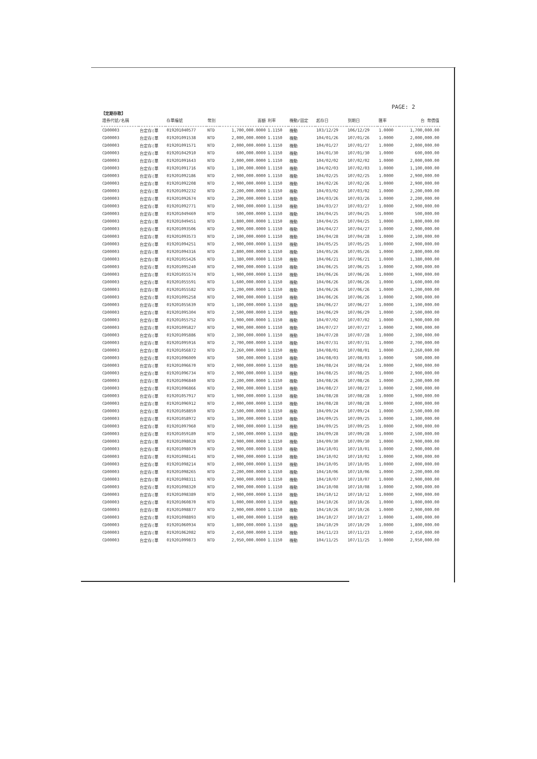PAGE: 2
【定期存款】
| 證券代號/名稱 | | 存單編號 | 幣別 | 面額 | 利率 | 機動/固定 | 起存日 | 到期日 | 匯率 | 台 幣價值 |
| --- | --- | --- | --- | --- | --- | --- | --- | --- | --- | --- |
| CD00003 | 台定存(單 | 019201040577 | NTD | 1,700,000.0000 | 1.1150 | 機動 | 103/12/29 | 106/12/29 | 1.0000 | 1,700,000.00 |
| CD00003 | 台定存(單 | 019201091538 | NTD | 2,000,000.0000 | 1.1150 | 機動 | 104/01/26 | 107/01/26 | 1.0000 | 2,000,000.00 |
| CD00003 | 台定存(單 | 019201091571 | NTD | 2,000,000.0000 | 1.1150 | 機動 | 104/01/27 | 107/01/27 | 1.0000 | 2,000,000.00 |
| CD00003 | 台定存(單 | 019201042910 | NTD | 600,000.0000 | 1.1150 | 機動 | 104/01/30 | 107/01/30 | 1.0000 | 600,000.00 |
| CD00003 | 台定存(單 | 019201091643 | NTD | 2,000,000.0000 | 1.1150 | 機動 | 104/02/02 | 107/02/02 | 1.0000 | 2,000,000.00 |
| CD00003 | 台定存(單 | 019201091716 | NTD | 1,100,000.0000 | 1.1150 | 機動 | 104/02/03 | 107/02/03 | 1.0000 | 1,100,000.00 |
| CD00003 | 台定存(單 | 019201092186 | NTD | 2,900,000.0000 | 1.1150 | 機動 | 104/02/25 | 107/02/25 | 1.0000 | 2,900,000.00 |
| CD00003 | 台定存(單 | 019201092208 | NTD | 2,900,000.0000 | 1.1150 | 機動 | 104/02/26 | 107/02/26 | 1.0000 | 2,900,000.00 |
| CD00003 | 台定存(單 | 019201092232 | NTD | 2,200,000.0000 | 1.1150 | 機動 | 104/03/02 | 107/03/02 | 1.0000 | 2,200,000.00 |
| CD00003 | 台定存(單 | 019201092674 | NTD | 2,200,000.0000 | 1.1150 | 機動 | 104/03/26 | 107/03/26 | 1.0000 | 2,200,000.00 |
| CD00003 | 台定存(單 | 019201092771 | NTD | 2,900,000.0000 | 1.1150 | 機動 | 104/03/27 | 107/03/27 | 1.0000 | 2,900,000.00 |
| CD00003 | 台定存(單 | 019201049469 | NTD | 500,000.0000 | 1.1150 | 機動 | 104/04/25 | 107/04/25 | 1.0000 | 500,000.00 |
| CD00003 | 台定存(單 | 019201049451 | NTD | 1,800,000.0000 | 1.1150 | 機動 | 104/04/25 | 107/04/25 | 1.0000 | 1,800,000.00 |
| CD00003 | 台定存(單 | 019201093506 | NTD | 2,900,000.0000 | 1.1150 | 機動 | 104/04/27 | 107/04/27 | 1.0000 | 2,900,000.00 |
| CD00003 | 台定存(單 | 019201093573 | NTD | 2,100,000.0000 | 1.1150 | 機動 | 104/04/28 | 107/04/28 | 1.0000 | 2,100,000.00 |
| CD00003 | 台定存(單 | 019201094251 | NTD | 2,900,000.0000 | 1.1150 | 機動 | 104/05/25 | 107/05/25 | 1.0000 | 2,900,000.00 |
| CD00003 | 台定存(單 | 019201094316 | NTD | 2,800,000.0000 | 1.1150 | 機動 | 104/05/26 | 107/05/26 | 1.0000 | 2,800,000.00 |
| CD00003 | 台定存(單 | 019201055426 | NTD | 1,380,000.0000 | 1.1150 | 機動 | 104/06/21 | 107/06/21 | 1.0000 | 1,380,000.00 |
| CD00003 | 台定存(單 | 019201095240 | NTD | 2,900,000.0000 | 1.1150 | 機動 | 104/06/25 | 107/06/25 | 1.0000 | 2,900,000.00 |
| CD00003 | 台定存(單 | 019201055574 | NTD | 1,900,000.0000 | 1.1150 | 機動 | 104/06/26 | 107/06/26 | 1.0000 | 1,900,000.00 |
| CD00003 | 台定存(單 | 019201055591 | NTD | 1,600,000.0000 | 1.1150 | 機動 | 104/06/26 | 107/06/26 | 1.0000 | 1,600,000.00 |
| CD00003 | 台定存(單 | 019201055582 | NTD | 1,200,000.0000 | 1.1150 | 機動 | 104/06/26 | 107/06/26 | 1.0000 | 1,200,000.00 |
| CD00003 | 台定存(單 | 019201095258 | NTD | 2,900,000.0000 | 1.1150 | 機動 | 104/06/26 | 107/06/26 | 1.0000 | 2,900,000.00 |
| CD00003 | 台定存(單 | 019201055639 | NTD | 1,100,000.0000 | 1.1150 | 機動 | 104/06/27 | 107/06/27 | 1.0000 | 1,100,000.00 |
| CD00003 | 台定存(單 | 019201095304 | NTD | 2,500,000.0000 | 1.1150 | 機動 | 104/06/29 | 107/06/29 | 1.0000 | 2,500,000.00 |
| CD00003 | 台定存(單 | 019201055752 | NTD | 1,900,000.0000 | 1.1150 | 機動 | 104/07/02 | 107/07/02 | 1.0000 | 1,900,000.00 |
| CD00003 | 台定存(單 | 019201095827 | NTD | 2,900,000.0000 | 1.1150 | 機動 | 104/07/27 | 107/07/27 | 1.0000 | 2,900,000.00 |
| CD00003 | 台定存(單 | 019201095886 | NTD | 2,300,000.0000 | 1.1150 | 機動 | 104/07/28 | 107/07/28 | 1.0000 | 2,300,000.00 |
| CD00003 | 台定存(單 | 019201095916 | NTD | 2,700,000.0000 | 1.1150 | 機動 | 104/07/31 | 107/07/31 | 1.0000 | 2,700,000.00 |
| CD00003 | 台定存(單 | 019201056872 | NTD | 2,260,000.0000 | 1.1150 | 機動 | 104/08/01 | 107/08/01 | 1.0000 | 2,260,000.00 |
| CD00003 | 台定存(單 | 019201096009 | NTD | 500,000.0000 | 1.1150 | 機動 | 104/08/03 | 107/08/03 | 1.0000 | 500,000.00 |
| CD00003 | 台定存(單 | 019201096670 | NTD | 2,900,000.0000 | 1.1150 | 機動 | 104/08/24 | 107/08/24 | 1.0000 | 2,900,000.00 |
| CD00003 | 台定存(單 | 019201096734 | NTD | 2,900,000.0000 | 1.1150 | 機動 | 104/08/25 | 107/08/25 | 1.0000 | 2,900,000.00 |
| CD00003 | 台定存(單 | 019201096840 | NTD | 2,200,000.0000 | 1.1150 | 機動 | 104/08/26 | 107/08/26 | 1.0000 | 2,200,000.00 |
| CD00003 | 台定存(單 | 019201096866 | NTD | 2,900,000.0000 | 1.1150 | 機動 | 104/08/27 | 107/08/27 | 1.0000 | 2,900,000.00 |
| CD00003 | 台定存(單 | 019201057917 | NTD | 1,900,000.0000 | 1.1150 | 機動 | 104/08/28 | 107/08/28 | 1.0000 | 1,900,000.00 |
| CD00003 | 台定存(單 | 019201096912 | NTD | 2,000,000.0000 | 1.1150 | 機動 | 104/08/28 | 107/08/28 | 1.0000 | 2,000,000.00 |
| CD00003 | 台定存(單 | 019201058859 | NTD | 2,500,000.0000 | 1.1150 | 機動 | 104/09/24 | 107/09/24 | 1.0000 | 2,500,000.00 |
| CD00003 | 台定存(單 | 019201058972 | NTD | 1,300,000.0000 | 1.1150 | 機動 | 104/09/25 | 107/09/25 | 1.0000 | 1,300,000.00 |
| CD00003 | 台定存(單 | 019201097960 | NTD | 2,900,000.0000 | 1.1150 | 機動 | 104/09/25 | 107/09/25 | 1.0000 | 2,900,000.00 |
| CD00003 | 台定存(單 | 019201059189 | NTD | 2,500,000.0000 | 1.1150 | 機動 | 104/09/28 | 107/09/28 | 1.0000 | 2,500,000.00 |
| CD00003 | 台定存(單 | 019201098028 | NTD | 2,900,000.0000 | 1.1150 | 機動 | 104/09/30 | 107/09/30 | 1.0000 | 2,900,000.00 |
| CD00003 | 台定存(單 | 019201098079 | NTD | 2,900,000.0000 | 1.1150 | 機動 | 104/10/01 | 107/10/01 | 1.0000 | 2,900,000.00 |
| CD00003 | 台定存(單 | 019201098141 | NTD | 2,900,000.0000 | 1.1150 | 機動 | 104/10/02 | 107/10/02 | 1.0000 | 2,900,000.00 |
| CD00003 | 台定存(單 | 019201098214 | NTD | 2,000,000.0000 | 1.1150 | 機動 | 104/10/05 | 107/10/05 | 1.0000 | 2,000,000.00 |
| CD00003 | 台定存(單 | 019201098265 | NTD | 2,200,000.0000 | 1.1150 | 機動 | 104/10/06 | 107/10/06 | 1.0000 | 2,200,000.00 |
| CD00003 | 台定存(單 | 019201098311 | NTD | 2,900,000.0000 | 1.1150 | 機動 | 104/10/07 | 107/10/07 | 1.0000 | 2,900,000.00 |
| CD00003 | 台定存(單 | 019201098320 | NTD | 2,900,000.0000 | 1.1150 | 機動 | 104/10/08 | 107/10/08 | 1.0000 | 2,900,000.00 |
| CD00003 | 台定存(單 | 019201098389 | NTD | 2,900,000.0000 | 1.1150 | 機動 | 104/10/12 | 107/10/12 | 1.0000 | 2,900,000.00 |
| CD00003 | 台定存(單 | 019201060870 | NTD | 1,000,000.0000 | 1.1150 | 機動 | 104/10/26 | 107/10/26 | 1.0000 | 1,000,000.00 |
| CD00003 | 台定存(單 | 019201098877 | NTD | 2,900,000.0000 | 1.1150 | 機動 | 104/10/26 | 107/10/26 | 1.0000 | 2,900,000.00 |
| CD00003 | 台定存(單 | 019201098893 | NTD | 1,400,000.0000 | 1.1150 | 機動 | 104/10/27 | 107/10/27 | 1.0000 | 1,400,000.00 |
| CD00003 | 台定存(單 | 019201060934 | NTD | 1,800,000.0000 | 1.1150 | 機動 | 104/10/29 | 107/10/29 | 1.0000 | 1,800,000.00 |
| CD00003 | 台定存(單 | 019201062082 | NTD | 2,450,000.0000 | 1.1150 | 機動 | 104/11/23 | 107/11/23 | 1.0000 | 2,450,000.00 |
| CD00003 | 台定存(單 | 019201099873 | NTD | 2,950,000.0000 | 1.1150 | 機動 | 104/11/25 | 107/11/25 | 1.0000 | 2,950,000.00 |